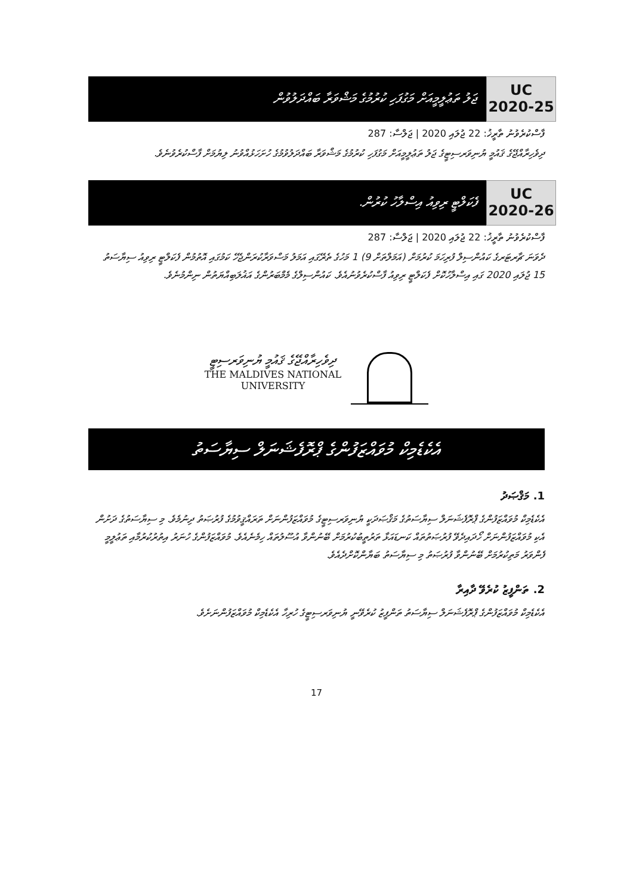UC
2020-25
ޖަލު ތަޢުލީމީއަށް މަގުފަހި ކުރުމުގެ މަޝްވަރާ ބައްދަލުވުން
ފާސްކުރެވުނު ތާރީޚު: 22 ޖުލައި 2020 | ޖަލްސާ: 287
ދިވެހިރާއްޖޭގެ ޤައުމީ ޔުނިވަރސިޓީގެ ޖަލު ތަޢުލީމީއަށް މަގުފަހި ކުރުމުގެ މަޝްވަރާ ބައްދަލުވުމުގެ ހުށަހަޅުއްވުނު ލިޔުމަށް ފާސްކުރެވުނެވެ.
UC
2020-26
ފެކަލްޓީ ރިވިއު އިސްލާހު ކުރުން.
ފާސްކުރެވުނު ތާރީޚު: 22 ޖުލައި 2020 | ޖަލްސާ: 287
ދެވަނަ ޗާރޓަރގެ ކައުންސިލް ފުރިހަމަ ކުރުމަށް (އަމަލްތަށް 9) 1 މަހުގެ ތެރޭގައި އަމަލު މަސްވަރާކުރަންޖެހޭ ކަމުގައި އޮތުމުން ފެކަލްޓީ ރިވިއު ސިޔާސަތު 15 ޖުލައި 2020 ގައި އިސްލާހުކޮށް ފެކަލްޓީ ރިވިއު ފާސްކުރެވުނުއެވެ. ކައުންސިލްގެ މެމްބަރުންގެ އަޣުލަބިއްޔަތުން ނިންމުނެވެ.
ދިވެހިރާއްޖޭގެ ޤައުމީ ޔުނިވަރސިޓީ
THE MALDIVES NATIONAL
UNIVERSITY
އެކެޑެމިކް މުވައްޒަފުންގެ ޕްރޮފެޝަނަލް ސިޔާސަތު
1. މަޤްޞަދު
އެކެޑެމިކް މުވައްޒަފުންގެ ޕްރޮފެޝަނަލް ސިޔާސަތުގެ މަޤްޞަދަކީ ޔުނިވަރސިޓީގެ މުވައްޒަފުންނަށް ތަރައްޤީވުމުގެ ފުރުޞަތު ދިނުމެވެ. މި ސިޔާސަތުގެ ދަށުން އެކި މުވައްޒަފުންނަށް ހޯދައިދެވޭ ފުރުޞަތުތައް ކަނޑައަޅާ ތަރުތީބުކުރުމަށް ބޭނުންވާ އުސޫލުތައް ހިމެނެއެވެ. މުވައްޒަފުންގެ ހުނަރު އިތުރުކުރުމާއި ތަޢުލީމީ ފެންވަރު މަތިކުރުމަށް ބޭނުންވާ ފުރުޞަތު މި ސިޔާސަތު ބަޔާންކޮށްދެއެވެ.
2. ތަންފީޒު ކުރެވޭ ދާއިރާ
އެކެޑެމިކް މުވައްޒަފުންގެ ޕްރޮފެޝަނަލް ސިޔާސަތު ތަންފީޒު ކުރެވޭނީ ޔުނިވަރސިޓީގެ ހުރިހާ އެކެޑެމިކް މުވައްޒަފުންނަށެވެ.
17